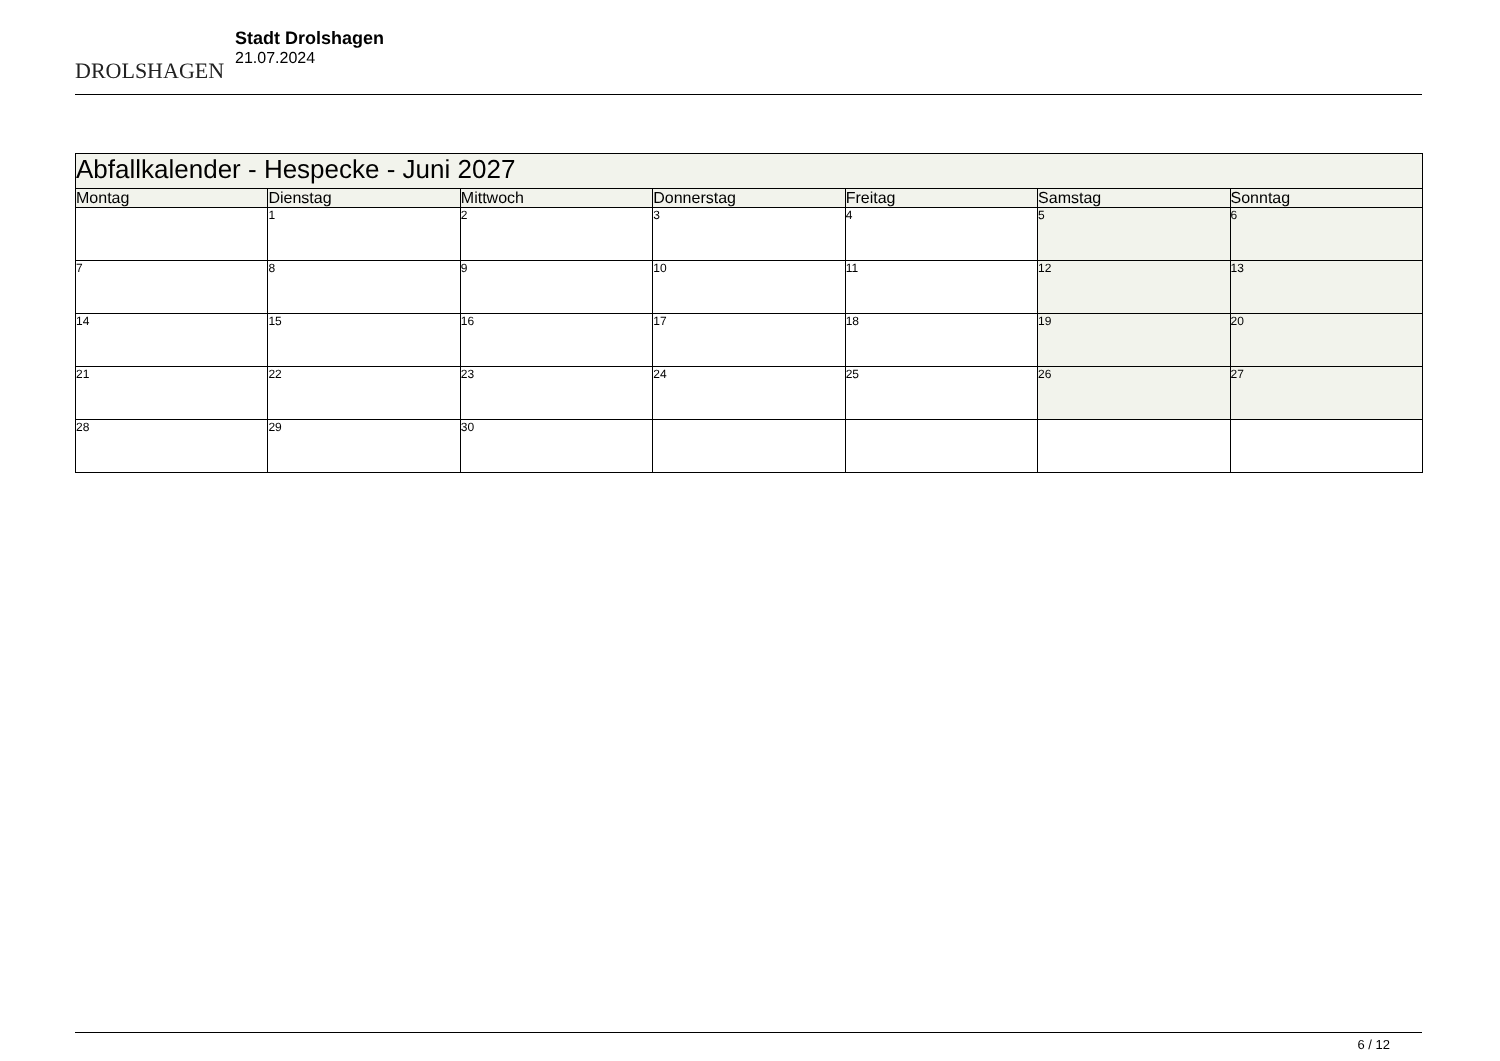DROLSHAGEN
Stadt Drolshagen
21.07.2024
| Abfallkalender - Hespecke - Juni 2027 | | | | | | |
| --- | --- | --- | --- | --- | --- | --- |
| Montag | Dienstag | Mittwoch | Donnerstag | Freitag | Samstag | Sonntag |
| | 1 | 2 | 3 | 4 | 5 | 6 |
| 7 | 8 | 9 | 10 | 11 | 12 | 13 |
| 14 | 15 | 16 | 17 | 18 | 19 | 20 |
| 21 | 22 | 23 | 24 | 25 | 26 | 27 |
| 28 | 29 | 30 | | | | |
6 / 12